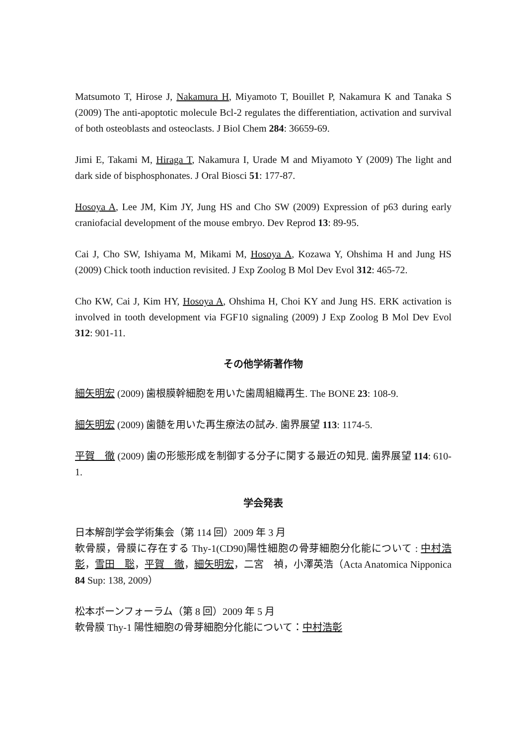Matsumoto T, Hirose J, Nakamura H, Miyamoto T, Bouillet P, Nakamura K and Tanaka S (2009) The anti-apoptotic molecule Bcl-2 regulates the differentiation, activation and survival of both osteoblasts and osteoclasts. J Biol Chem 284: 36659-69.
Jimi E, Takami M, Hiraga T, Nakamura I, Urade M and Miyamoto Y (2009) The light and dark side of bisphosphonates. J Oral Biosci 51: 177-87.
Hosoya A, Lee JM, Kim JY, Jung HS and Cho SW (2009) Expression of p63 during early craniofacial development of the mouse embryo. Dev Reprod 13: 89-95.
Cai J, Cho SW, Ishiyama M, Mikami M, Hosoya A, Kozawa Y, Ohshima H and Jung HS (2009) Chick tooth induction revisited. J Exp Zoolog B Mol Dev Evol 312: 465-72.
Cho KW, Cai J, Kim HY, Hosoya A, Ohshima H, Choi KY and Jung HS. ERK activation is involved in tooth development via FGF10 signaling (2009) J Exp Zoolog B Mol Dev Evol 312: 901-11.
その他学術著作物
細矢明宏 (2009) 歯根膜幹細胞を用いた歯周組織再生. The BONE 23: 108-9.
細矢明宏 (2009) 歯髄を用いた再生療法の試み. 歯界展望 113: 1174-5.
平賀　徹 (2009) 歯の形態形成を制御する分子に関する最近の知見. 歯界展望 114: 610-1.
学会発表
日本解剖学会学術集会（第 114 回）2009 年 3 月
軟骨膜，骨膜に存在する Thy-1(CD90)陽性細胞の骨芽細胞分化能について : 中村浩彰，雪田　聡，平賀　徹，細矢明宏，二宮　禎，小澤英浩（Acta Anatomica Nipponica 84 Sup: 138, 2009）
松本ボーンフォーラム（第 8 回）2009 年 5 月
軟骨膜 Thy-1 陽性細胞の骨芽細胞分化能について：中村浩彰